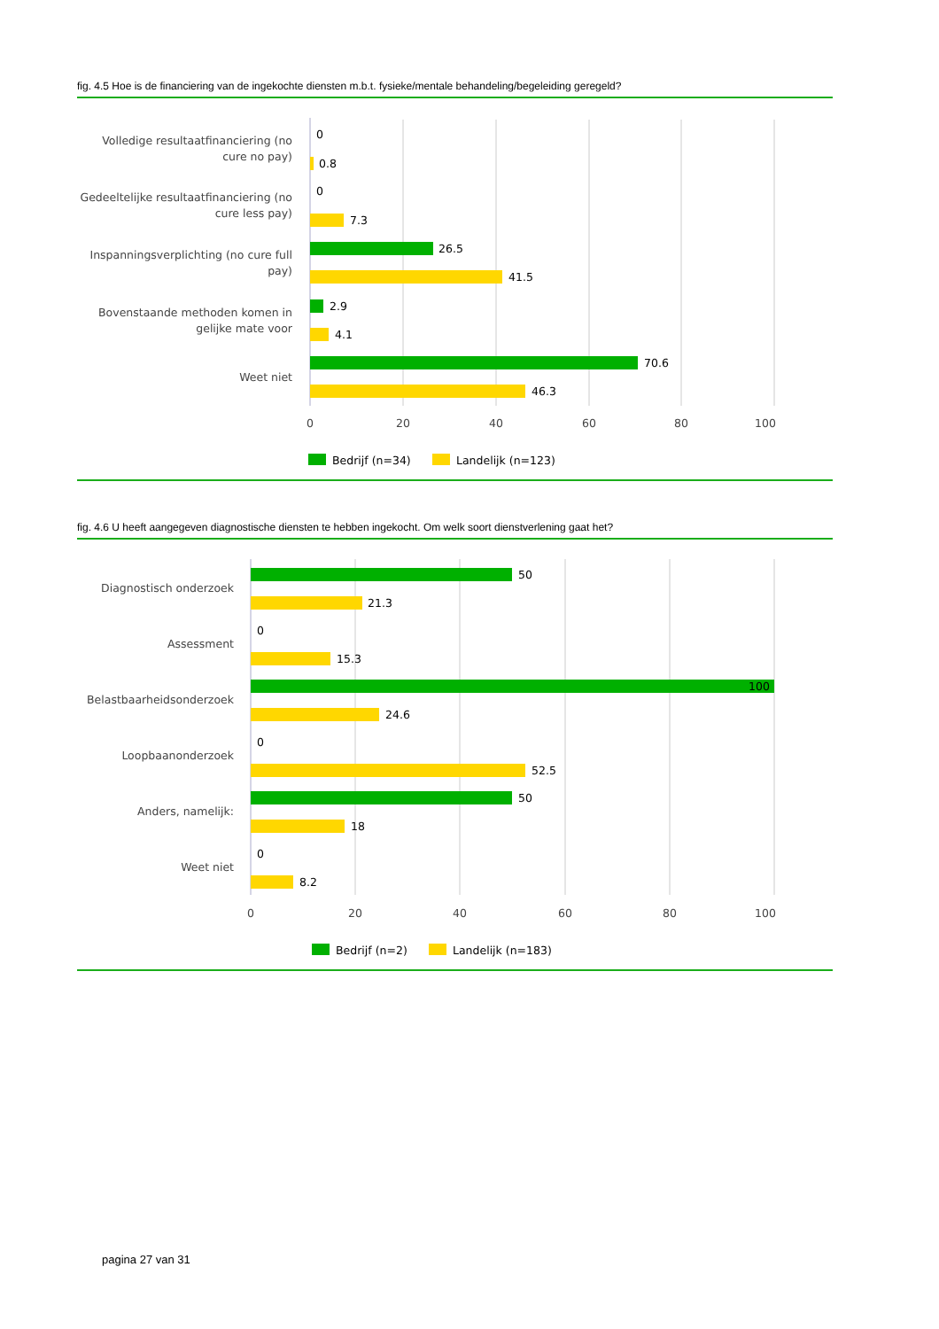fig. 4.5 Hoe is de financiering van de ingekochte diensten m.b.t. fysieke/mentale behandeling/begeleiding geregeld?
Volledige resultaatfinanciering (no
cure no pay)
0
0.8
Gedeeltelijke resultaatfinanciering (no
cure less pay)
0
7.3
Inspanningsverplichting (no cure full
pay)
26.5
41.5
Bovenstaande methoden komen in
gelijke mate voor
2.9
4.1
Weet niet
70.6
46.3
0
20
40
60
80
100
Bedrijf (n=34)
Landelijk (n=123)
fig. 4.6 U heeft aangegeven diagnostische diensten te hebben ingekocht. Om welk soort dienstverlening gaat het?
Diagnostisch onderzoek
50
21.3
Assessment
0
15.3
Belastbaarheidsonderzoek
100
24.6
Loopbaanonderzoek
0
52.5
Anders, namelijk:
50
18
Weet niet
0
8.2
0
20
40
60
80
100
Bedrijf (n=2)
Landelijk (n=183)
pagina 27 van 31